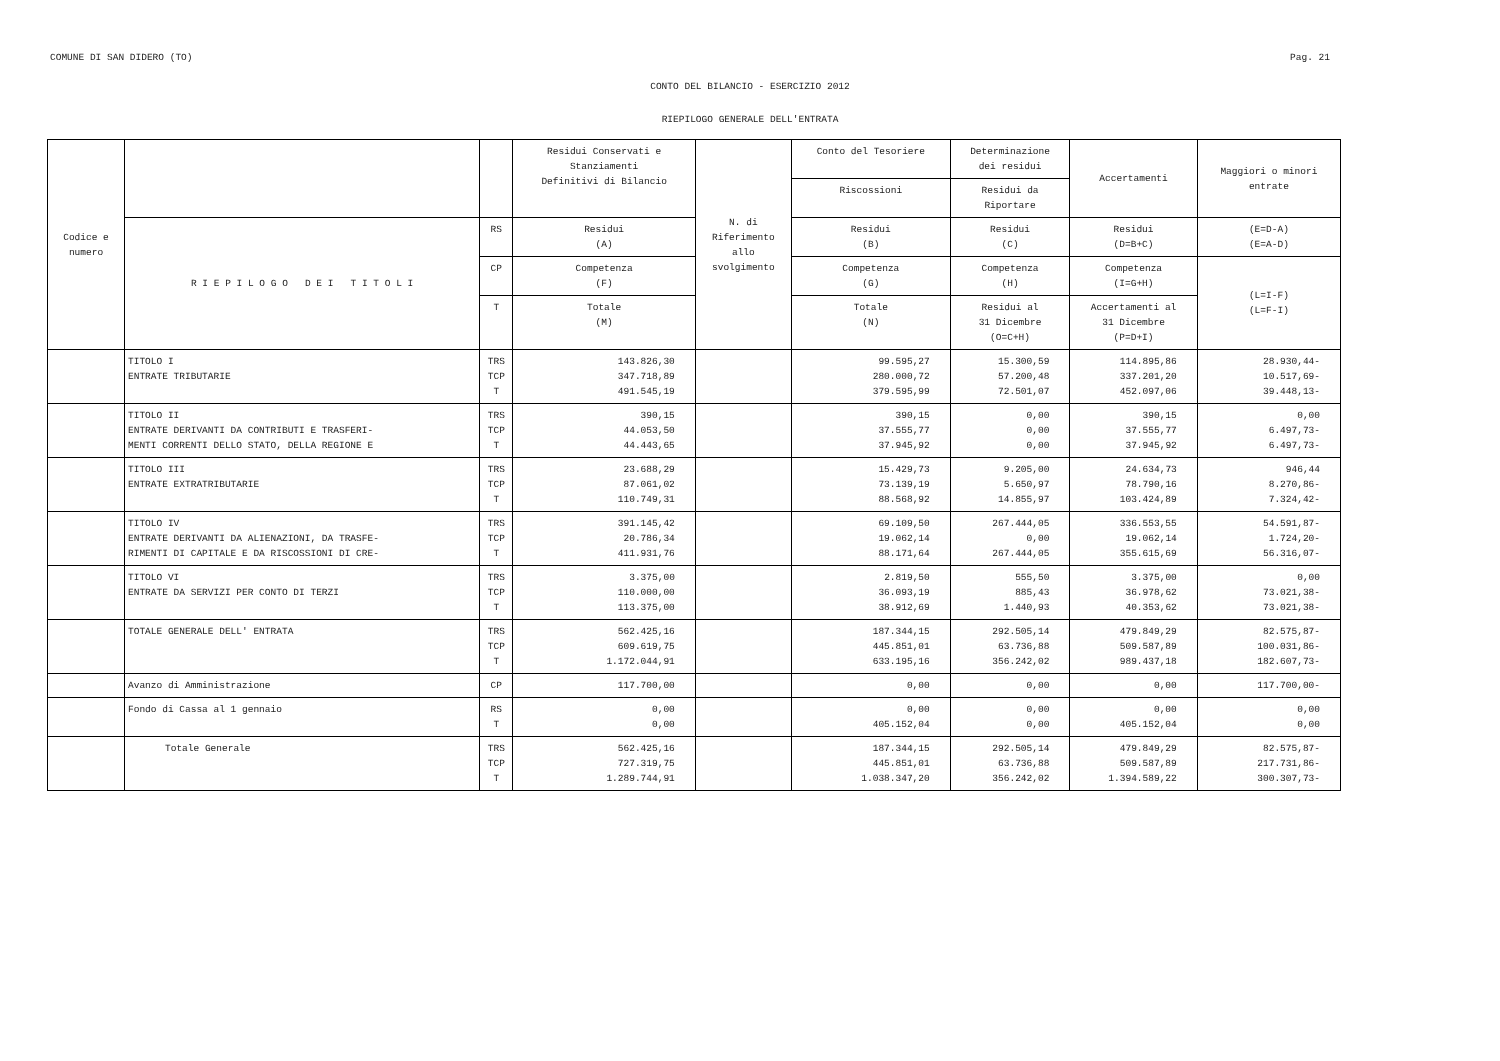COMUNE DI SAN DIDERO (TO) Pag. 21
CONTO DEL BILANCIO - ESERCIZIO 2012
RIEPILOGO GENERALE DELL'ENTRATA
| Codice e numero | | | Residui Conservati e Stanziamenti Definitivi di Bilancio | N. di Riferimento allo svolgimento | Conto del Tesoriere | Determinazione dei residui | Accertamenti | Maggiori o minori entrate |
| --- | --- | --- | --- | --- | --- | --- | --- | --- |
| | | | | | Riscossioni | Residui da Riportare | | |
| | R I E P I L O G O D E I T I T O L I | RS | Residui (A) | | Residui (B) | Residui (C) | Residui (D=B+C) | (E=D-A) (E=A-D) |
| | | CP | Competenza (F) | | Competenza (G) | Competenza (H) | Competenza (I=G+H) | (L=I-F) (L=F-I) |
| | | T | Totale (M) | | Totale (N) | Residui al 31 Dicembre (O=C+H) | Accertamenti al 31 Dicembre (P=D+I) | |
| | TITOLO I ENTRATE TRIBUTARIE | TRS TCP T | 143.826,30 347.718,89 491.545,19 | | 99.595,27 280.000,72 379.595,99 | 15.300,59 57.200,48 72.501,07 | 114.895,86 337.201,20 452.097,06 | 28.930,44- 10.517,69- 39.448,13- |
| | TITOLO II ENTRATE DERIVANTI DA CONTRIBUTI E TRASFERI- MENTI CORRENTI DELLO STATO, DELLA REGIONE E | TRS TCP T | 390,15 44.053,50 44.443,65 | | 390,15 37.555,77 37.945,92 | 0,00 0,00 0,00 | 390,15 37.555,77 37.945,92 | 0,00 6.497,73- 6.497,73- |
| | TITOLO III ENTRATE EXTRATRIBUTARIE | TRS TCP T | 23.688,29 87.061,02 110.749,31 | | 15.429,73 73.139,19 88.568,92 | 9.205,00 5.650,97 14.855,97 | 24.634,73 78.790,16 103.424,89 | 946,44 8.270,86- 7.324,42- |
| | TITOLO IV ENTRATE DERIVANTI DA ALIENAZIONI, DA TRASFE- RIMENTI DI CAPITALE E DA RISCOSSIONI DI CRE- | TRS TCP T | 391.145,42 20.786,34 411.931,76 | | 69.109,50 19.062,14 88.171,64 | 267.444,05 0,00 267.444,05 | 336.553,55 19.062,14 355.615,69 | 54.591,87- 1.724,20- 56.316,07- |
| | TITOLO VI ENTRATE DA SERVIZI PER CONTO DI TERZI | TRS TCP T | 3.375,00 110.000,00 113.375,00 | | 2.819,50 36.093,19 38.912,69 | 555,50 885,43 1.440,93 | 3.375,00 36.978,62 40.353,62 | 0,00 73.021,38- 73.021,38- |
| | TOTALE GENERALE DELL' ENTRATA | TRS TCP T | 562.425,16 609.619,75 1.172.044,91 | | 187.344,15 445.851,01 633.195,16 | 292.505,14 63.736,88 356.242,02 | 479.849,29 509.587,89 989.437,18 | 82.575,87- 100.031,86- 182.607,73- |
| | Avanzo di Amministrazione | CP | 117.700,00 | | 0,00 | 0,00 | 0,00 | 117.700,00- |
| | Fondo di Cassa al 1 gennaio | RS T | 0,00 0,00 | | 0,00 405.152,04 | 0,00 0,00 | 0,00 405.152,04 | 0,00 0,00 |
| | Totale Generale | TRS TCP T | 562.425,16 727.319,75 1.289.744,91 | | 187.344,15 445.851,01 1.038.347,20 | 292.505,14 63.736,88 356.242,02 | 479.849,29 509.587,89 1.394.589,22 | 82.575,87- 217.731,86- 300.307,73- |